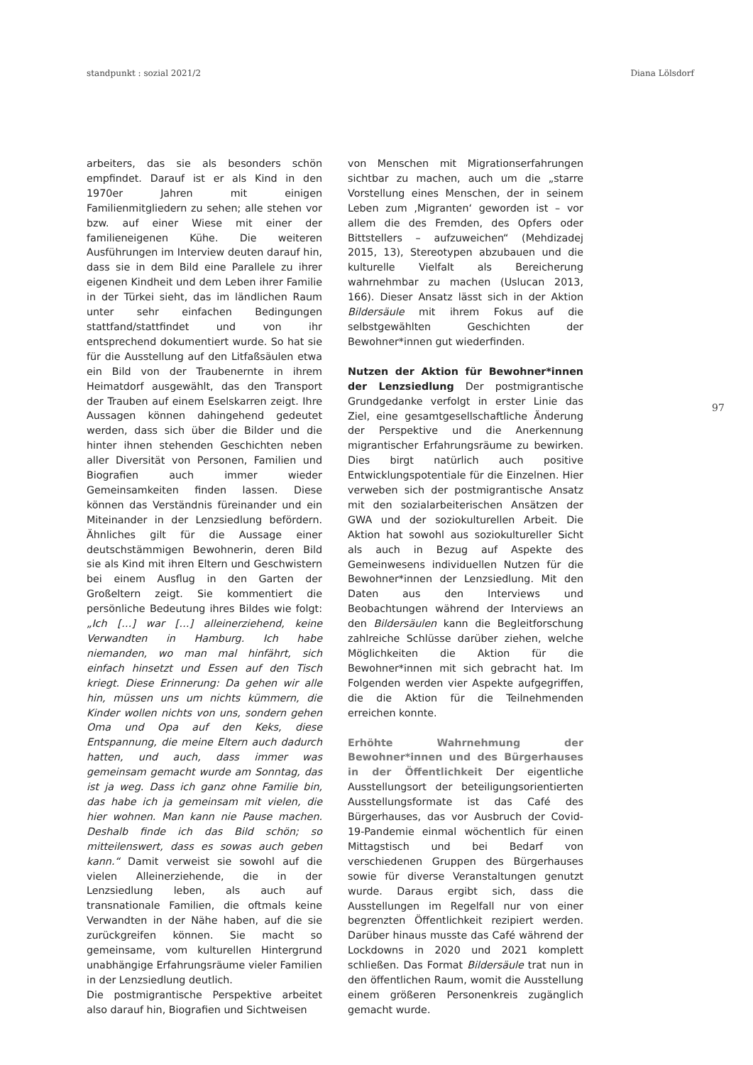standpunkt : sozial 2021/2 Diana Lölsdorf
97
arbeiters, das sie als besonders schön empfindet. Darauf ist er als Kind in den 1970er Jahren mit einigen Familienmitgliedern zu sehen; alle stehen vor bzw. auf einer Wiese mit einer der familieneigenen Kühe. Die weiteren Ausführungen im Interview deuten darauf hin, dass sie in dem Bild eine Parallele zu ihrer eigenen Kindheit und dem Leben ihrer Familie in der Türkei sieht, das im ländlichen Raum unter sehr einfachen Bedingungen stattfand/stattfindet und von ihr entsprechend dokumentiert wurde. So hat sie für die Ausstellung auf den Litfaßsäulen etwa ein Bild von der Traubenernte in ihrem Heimatdorf ausgewählt, das den Transport der Trauben auf einem Eselskarren zeigt. Ihre Aussagen können dahingehend gedeutet werden, dass sich über die Bilder und die hinter ihnen stehenden Geschichten neben aller Diversität von Personen, Familien und Biografien auch immer wieder Gemeinsamkeiten finden lassen. Diese können das Verständnis füreinander und ein Miteinander in der Lenzsiedlung befördern. Ähnliches gilt für die Aussage einer deutschstämmigen Bewohnerin, deren Bild sie als Kind mit ihren Eltern und Geschwistern bei einem Ausflug in den Garten der Großeltern zeigt. Sie kommentiert die persönliche Bedeutung ihres Bildes wie folgt: „Ich […] war […] alleinerziehend, keine Verwandten in Hamburg. Ich habe niemanden, wo man mal hinfährt, sich einfach hinsetzt und Essen auf den Tisch kriegt. Diese Erinnerung: Da gehen wir alle hin, müssen uns um nichts kümmern, die Kinder wollen nichts von uns, sondern gehen Oma und Opa auf den Keks, diese Entspannung, die meine Eltern auch dadurch hatten, und auch, dass immer was gemeinsam gemacht wurde am Sonntag, das ist ja weg. Dass ich ganz ohne Familie bin, das habe ich ja gemeinsam mit vielen, die hier wohnen. Man kann nie Pause machen. Deshalb finde ich das Bild schön; so mitteilenswert, dass es sowas auch geben kann.“ Damit verweist sie sowohl auf die vielen Alleinerziehende, die in der Lenzsiedlung leben, als auch auf transnationale Familien, die oftmals keine Verwandten in der Nähe haben, auf die sie zurückgreifen können. Sie macht so gemeinsame, vom kulturellen Hintergrund unabhängige Erfahrungsräume vieler Familien in der Lenzsiedlung deutlich.
Die postmigrantische Perspektive arbeitet also darauf hin, Biografien und Sichtweisen
von Menschen mit Migrationserfahrungen sichtbar zu machen, auch um die „starre Vorstellung eines Menschen, der in seinem Leben zum ‚Migranten‘ geworden ist – vor allem die des Fremden, des Opfers oder Bittstellers – aufzuweichen“ (Mehdizadej 2015, 13), Stereotypen abzubauen und die kulturelle Vielfalt als Bereicherung wahrnehmbar zu machen (Uslucan 2013, 166). Dieser Ansatz lässt sich in der Aktion Bildersäule mit ihrem Fokus auf die selbstgewählten Geschichten der Bewohner*innen gut wiederfinden.
Nutzen der Aktion für Bewohner*innen der Lenzsiedlung Der postmigrantische Grundgedanke verfolgt in erster Linie das Ziel, eine gesamtgesellschaftliche Änderung der Perspektive und die Anerkennung migrantischer Erfahrungsräume zu bewirken. Dies birgt natürlich auch positive Entwicklungspotentiale für die Einzelnen. Hier verweben sich der postmigrantische Ansatz mit den sozialarbeiterischen Ansätzen der GWA und der soziokulturellen Arbeit. Die Aktion hat sowohl aus soziokultureller Sicht als auch in Bezug auf Aspekte des Gemeinwesens individuellen Nutzen für die Bewohner*innen der Lenzsiedlung. Mit den Daten aus den Interviews und Beobachtungen während der Interviews an den Bildersäulen kann die Begleitforschung zahlreiche Schlüsse darüber ziehen, welche Möglichkeiten die Aktion für die Bewohner*innen mit sich gebracht hat. Im Folgenden werden vier Aspekte aufgegriffen, die die Aktion für die Teilnehmenden erreichen konnte.
Erhöhte Wahrnehmung der Bewohner*innen und des Bürgerhauses in der Öffentlichkeit Der eigentliche Ausstellungsort der beteiligungsorientierten Ausstellungsformate ist das Café des Bürgerhauses, das vor Ausbruch der Covid-19-Pandemie einmal wöchentlich für einen Mittagstisch und bei Bedarf von verschiedenen Gruppen des Bürgerhauses sowie für diverse Veranstaltungen genutzt wurde. Daraus ergibt sich, dass die Ausstellungen im Regelfall nur von einer begrenzten Öffentlichkeit rezipiert werden. Darüber hinaus musste das Café während der Lockdowns in 2020 und 2021 komplett schließen. Das Format Bildersäule trat nun in den öffentlichen Raum, womit die Ausstellung einem größeren Personenkreis zugänglich gemacht wurde.